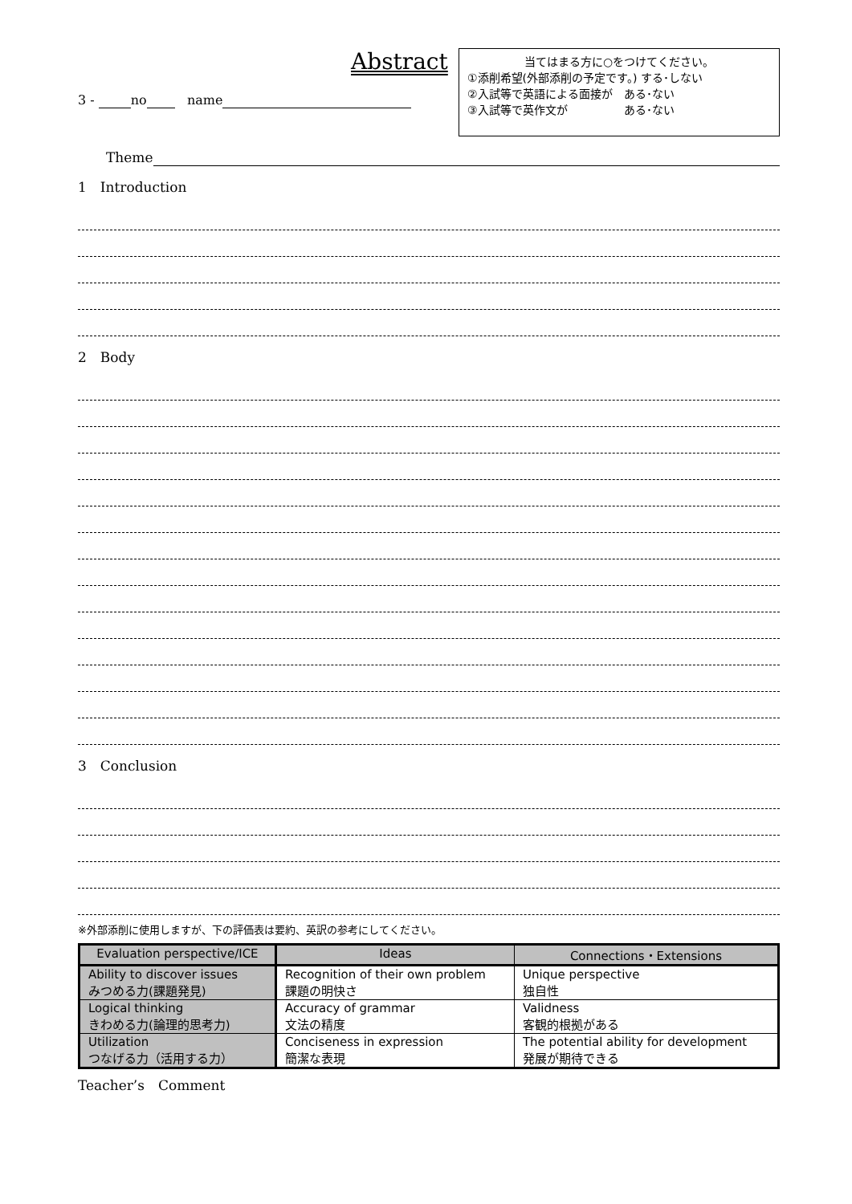Abstract
3 - no name
当てはまる方に○をつけてください。
①添削希望(外部添削の予定です。) する･しない
②入試等で英語による面接が　ある･ない
③入試等で英作文が　　　　　ある･ない
Theme
1　Introduction
2　Body
3　Conclusion
※外部添削に使用しますが、下の評価表は要約、英訳の参考にしてください。
| Evaluation perspective/ICE | Ideas | Connections・Extensions |
| --- | --- | --- |
| Ability to discover issues みつめる力(課題発見) | Recognition of their own problem 課題の明快さ | Unique perspective 独自性 |
| Logical thinking きわめる力(論理的思考力) | Accuracy of grammar 文法の精度 | Validness 客観的根拠がある |
| Utilization つなげる力（活用する力） | Conciseness in expression 簡潔な表現 | The potential ability for development 発展が期待できる |
Teacher’s　Comment